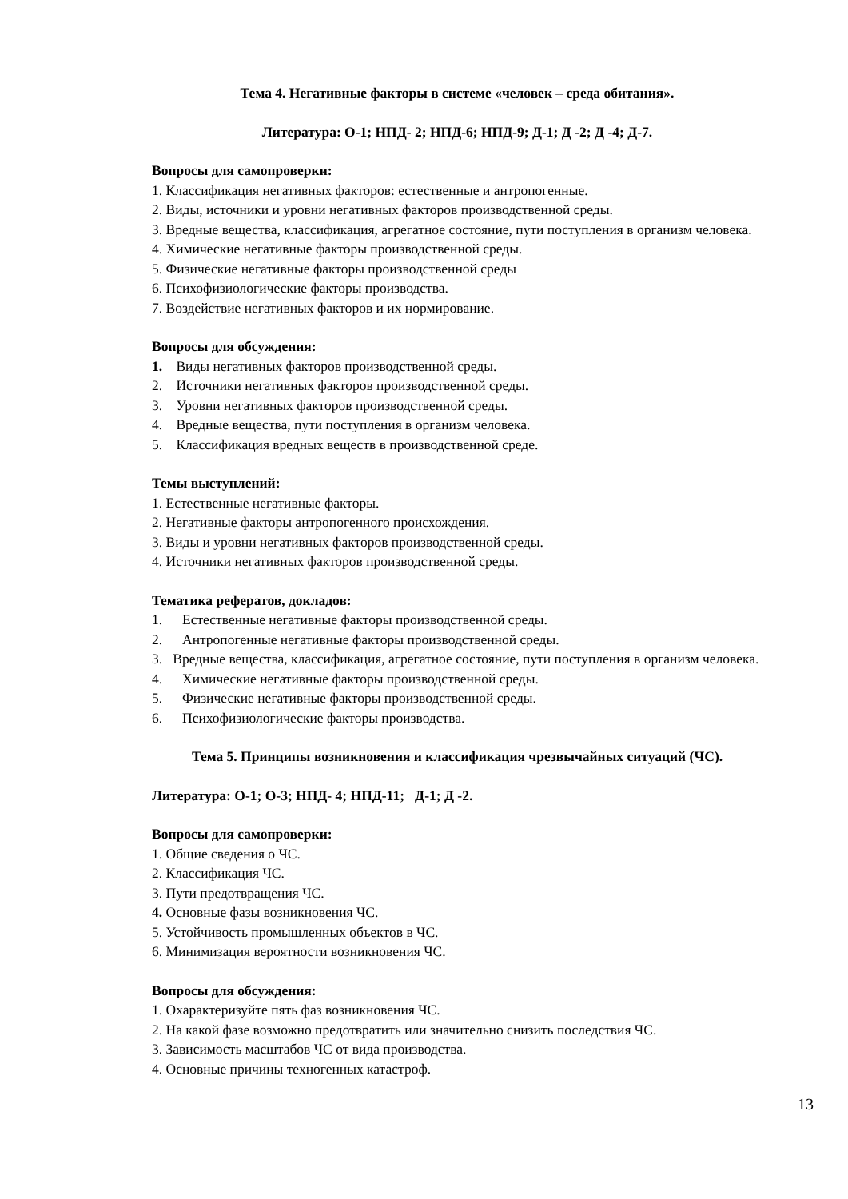Тема 4. Негативные факторы в системе «человек – среда обитания».
Литература: О-1; НПД- 2; НПД-6; НПД-9; Д-1; Д -2; Д -4; Д-7.
Вопросы для самопроверки:
1. Классификация негативных факторов: естественные и антропогенные.
2. Виды, источники и уровни негативных факторов производственной среды.
3. Вредные вещества, классификация, агрегатное состояние, пути поступления в организм человека.
4. Химические негативные факторы производственной среды.
5. Физические негативные факторы производственной среды
6. Психофизиологические факторы производства.
7. Воздействие негативных факторов и их нормирование.
Вопросы для обсуждения:
1. Виды негативных факторов производственной среды.
2. Источники негативных факторов производственной среды.
3. Уровни негативных факторов производственной среды.
4. Вредные вещества, пути поступления в организм человека.
5. Классификация вредных веществ в производственной среде.
Темы выступлений:
1. Естественные негативные факторы.
2. Негативные факторы антропогенного происхождения.
3. Виды и уровни негативных факторов производственной среды.
4. Источники негативных факторов производственной среды.
Тематика рефератов, докладов:
1. Естественные негативные факторы производственной среды.
2. Антропогенные негативные факторы производственной среды.
3. Вредные вещества, классификация, агрегатное состояние, пути поступления в организм человека.
4. Химические негативные факторы производственной среды.
5. Физические негативные факторы производственной среды.
6. Психофизиологические факторы производства.
Тема 5. Принципы возникновения и классификация чрезвычайных ситуаций (ЧС).
Литература: О-1; О-3; НПД- 4; НПД-11; Д-1; Д -2.
Вопросы для самопроверки:
1. Общие сведения о ЧС.
2. Классификация ЧС.
3. Пути предотвращения ЧС.
4. Основные фазы возникновения ЧС.
5. Устойчивость промышленных объектов в ЧС.
6. Минимизация вероятности возникновения ЧС.
Вопросы для обсуждения:
1. Охарактеризуйте пять фаз возникновения ЧС.
2. На какой фазе возможно предотвратить или значительно снизить последствия ЧС.
3. Зависимость масштабов ЧС от вида производства.
4. Основные причины техногенных катастроф.
13